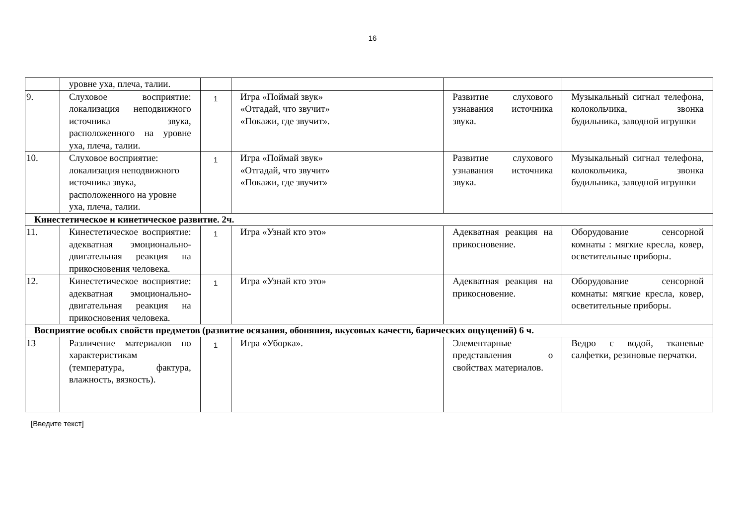16
| | уровне уха, плеча, талии. | | | | |
| 9. | Слуховое восприятие: локализация неподвижного источника звука, расположенного на уровне уха, плеча, талии. | 1 | Игра «Поймай звук» «Отгадай, что звучит» «Покажи, где звучит». | Развитие слухового узнавания источника звука. | Музыкальный сигнал телефона, колокольчика, звонка будильника, заводной игрушки |
| 10. | Слуховое восприятие: локализация неподвижного источника звука, расположенного на уровне уха, плеча, талии. | 1 | Игра «Поймай звук» «Отгадай, что звучит» «Покажи, где звучит» | Развитие слухового узнавания источника звука. | Музыкальный сигнал телефона, колокольчика, звонка будильника, заводной игрушки |
| Кинестетическое и кинетическое развитие. 2ч. | | | | | |
| 11. | Кинестетическое восприятие: адекватная эмоционально-двигательная реакция на прикосновения человека. | 1 | Игра «Узнай кто это» | Адекватная реакция на прикосновение. | Оборудование сенсорной комнаты : мягкие кресла, ковер, осветительные приборы. |
| 12. | Кинестетическое восприятие: адекватная эмоционально-двигательная реакция на прикосновения человека. | 1 | Игра «Узнай кто это» | Адекватная реакция на прикосновение. | Оборудование сенсорной комнаты: мягкие кресла, ковер, осветительные приборы. |
| Восприятие особых свойств предметов (развитие осязания, обоняния, вкусовых качеств, барических ощущений) 6 ч. | | | | | |
| 13 | Различение материалов по характеристикам (температура, фактура, влажность, вязкость). | 1 | Игра «Уборка». | Элементарные представления о свойствах материалов. | Ведро с водой, тканевые салфетки, резиновые перчатки. |
[Введите текст]